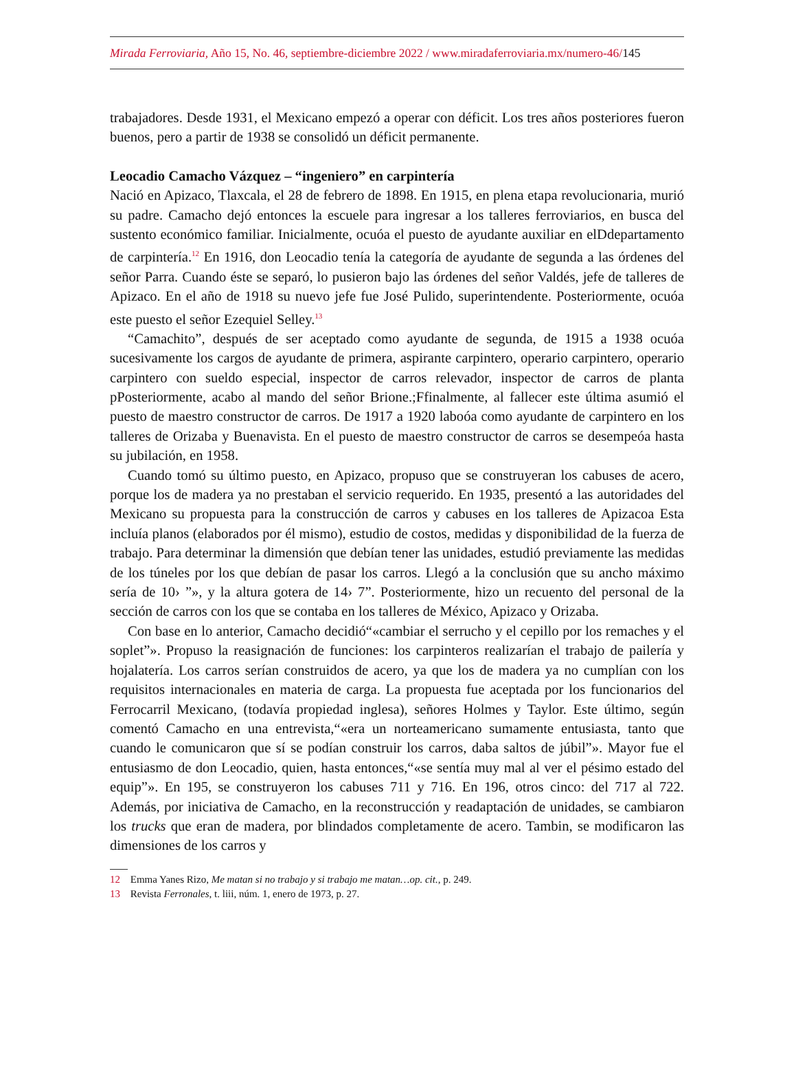Mirada Ferroviaria, Año 15, No. 46, septiembre-diciembre 2022 / www.miradaferroviaria.mx/numero-46/145
trabajadores. Desde 1931, el Mexicano empezó a operar con déficit. Los tres años posteriores fueron buenos, pero a partir de 1938 se consolidó un déficit permanente.
Leocadio Camacho Vázquez – “ingeniero” en carpintería
Nació en Apizaco, Tlaxcala, el 28 de febrero de 1898. En 1915, en plena etapa revolucionaria, murió su padre. Camacho dejó entonces la escuele para ingresar a los talleres ferroviarios, en busca del sustento económico familiar. Inicialmente, ocuóa el puesto de ayudante auxiliar en elDdepartamento de carpintería.<sup>12</sup> En 1916, don Leocadio tenía la categoría de ayudante de segunda a las órdenes del señor Parra. Cuando éste se separó, lo pusieron bajo las órdenes del señor Valdés, jefe de talleres de Apizaco. En el año de 1918 su nuevo jefe fue José Pulido, superintendente. Posteriormente, ocuóa este puesto el señor Ezequiel Selley.<sup>13</sup>
“Camachito”, después de ser aceptado como ayudante de segunda, de 1915 a 1938 ocuóa sucesivamente los cargos de ayudante de primera, aspirante carpintero, operario carpintero, operario carpintero con sueldo especial, inspector de carros relevador, inspector de carros de planta pPosteriormente, acabo al mando del señor Brione.;Ffinalmente, al fallecer este última asumió el puesto de maestro constructor de carros. De 1917 a 1920 laboóa como ayudante de carpintero en los talleres de Orizaba y Buenavista. En el puesto de maestro constructor de carros se desempeóa hasta su jubilación, en 1958.
Cuando tomó su último puesto, en Apizaco, propuso que se construyeran los cabuses de acero, porque los de madera ya no prestaban el servicio requerido. En 1935, presentó a las autoridades del Mexicano su propuesta para la construcción de carros y cabuses en los talleres de Apizacoa Esta incluía planos (elaborados por él mismo), estudio de costos, medidas y disponibilidad de la fuerza de trabajo. Para determinar la dimensión que debían tener las unidades, estudió previamente las medidas de los túneles por los que debían de pasar los carros. Llegó a la conclusión que su ancho máximo sería de 10› ”», y la altura gotera de 14› 7”. Posteriormente, hizo un recuento del personal de la sección de carros con los que se contaba en los talleres de México, Apizaco y Orizaba.
Con base en lo anterior, Camacho decidió“«cambiar el serrucho y el cepillo por los remaches y el soplet”». Propuso la reasignación de funciones: los carpinteros realizarían el trabajo de pailería y hojalatería. Los carros serían construidos de acero, ya que los de madera ya no cumplían con los requisitos internacionales en materia de carga. La propuesta fue aceptada por los funcionarios del Ferrocarril Mexicano, (todavía propiedad inglesa), señores Holmes y Taylor. Este último, según comentó Camacho en una entrevista,“«era un norteamericano sumamente entusiasta, tanto que cuando le comunicaron que sí se podían construir los carros, daba saltos de júbil”». Mayor fue el entusiasmo de don Leocadio, quien, hasta entonces,“«se sentía muy mal al ver el pésimo estado del equip”». En 195, se construyeron los cabuses 711 y 716. En 196, otros cinco: del 717 al 722. Además, por iniciativa de Camacho, en la reconstrucción y readaptación de unidades, se cambiaron los trucks que eran de madera, por blindados completamente de acero. Tambin, se modificaron las dimensiones de los carros y
12 Emma Yanes Rizo, Me matan si no trabajo y si trabajo me matan…op. cit., p. 249.
13 Revista Ferronales, t. liii, núm. 1, enero de 1973, p. 27.